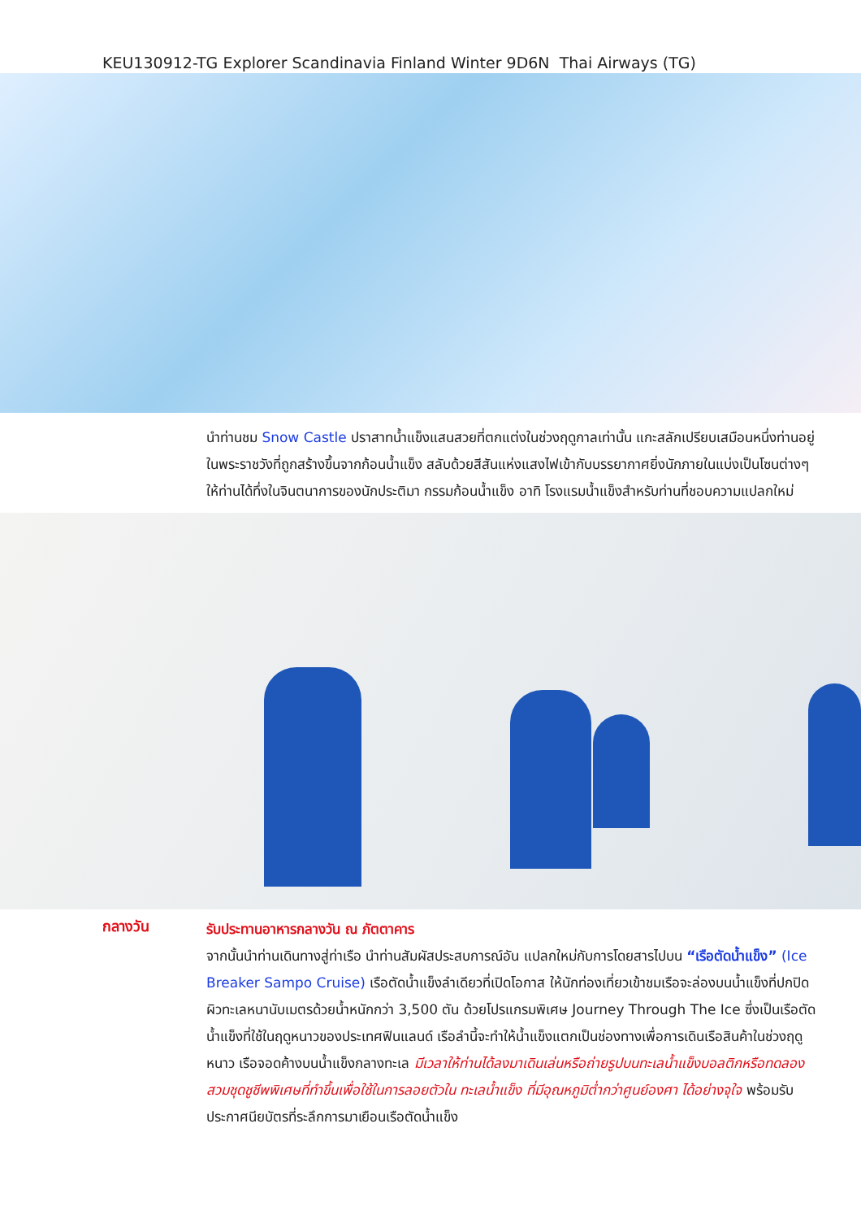KEU130912-TG Explorer Scandinavia Finland Winter 9D6N Thai Airways (TG)
นำท่านชม Snow Castle ปราสาทน้ำแข็งแสนสวยที่ตกแต่งในช่วงฤดูกาลเท่านั้น แกะสลักเปรียบเสมือนหนึ่งท่านอยู่ในพระราชวังที่ถูกสร้างขึ้นจากก้อนน้ำแข็ง สลับด้วยสีสันแห่งแสงไฟเข้ากับบรรยากาศยิ่งนักภายในแบ่งเป็นโซนต่างๆ ให้ท่านได้ทึ่งในจินตนาการของนักประติมา กรรมก้อนน้ำแข็ง อาทิ โรงแรมน้ำแข็งสำหรับท่านที่ชอบความแปลกใหม่
กลางวัน
รับประทานอาหารกลางวัน ณ ภัตตาคาร
จากนั้นนำท่านเดินทางสู่ท่าเรือ นำท่านสัมผัสประสบการณ์อัน แปลกใหม่กับการโดยสารไปบน “เรือตัดน้ำแข็ง” (Ice Breaker Sampo Cruise) เรือตัดน้ำแข็งลำเดียวที่เปิดโอกาส ให้นักท่องเที่ยวเข้าชมเรือจะล่องบนน้ำแข็งที่ปกปิดผิวทะเลหนานับเมตรด้วยน้ำหนักกว่า 3,500 ตัน ด้วยโปรแกรมพิเศษ Journey Through The Ice ซึ่งเป็นเรือตัดน้ำแข็งที่ใช้ในฤดูหนาวของประเทศฟินแลนด์ เรือลำนี้จะทำให้น้ำแข็งแตกเป็นช่องทางเพื่อการเดินเรือสินค้าในช่วงฤดูหนาว เรือจอดค้างบนน้ำแข็งกลางทะเล มีเวลาให้ท่านได้ลงมาเดินเล่นหรือถ่ายรูปบนทะเลน้ำแข็งบอลติกหรือทดลองสวมชุดชูชีพพิเศษที่ทำขึ้นเพื่อใช้ในการลอยตัวใน ทะเลน้ำแข็ง ที่มีอุณหภูมิต่ำกว่าศูนย์องศา ได้อย่างจุใจ พร้อมรับประกาศนียบัตรที่ระลึกการมาเยือนเรือตัดน้ำแข็ง